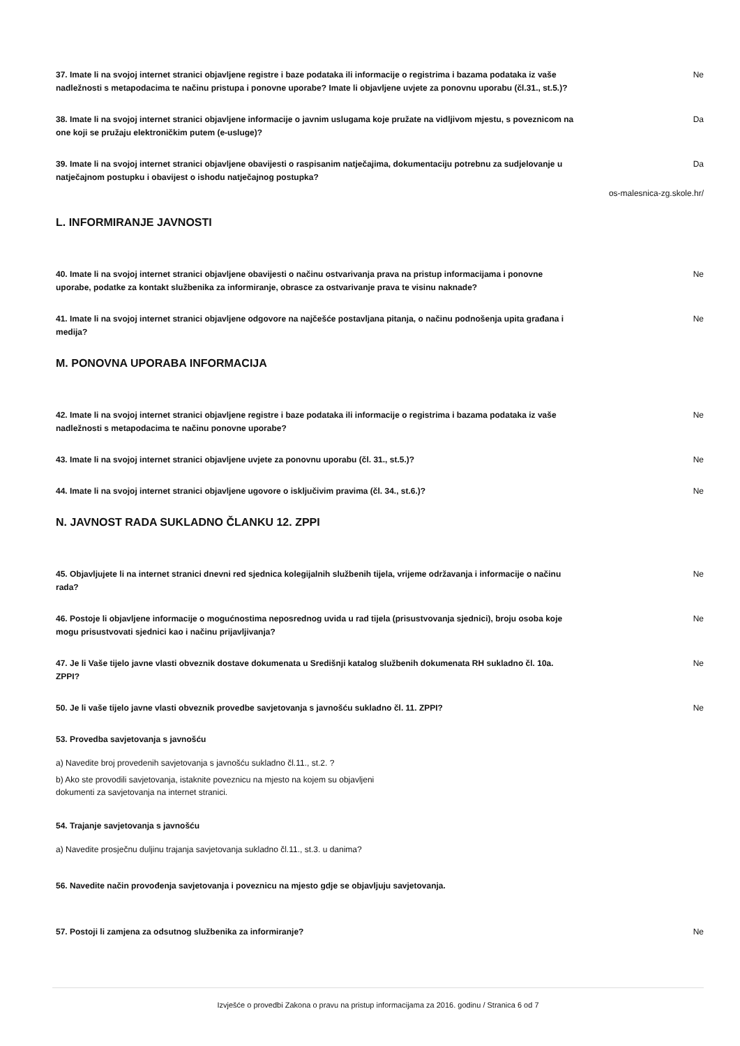37. Imate li na svojoj internet stranici objavljene registre i baze podataka ili informacije o registrima i bazama podataka iz vaše nadležnosti s metapodacima te načinu pristupa i ponovne uporabe? Imate li objavljene uvjete za ponovnu uporabu (čl.31., st.5.)?
Ne
38. Imate li na svojoj internet stranici objavljene informacije o javnim uslugama koje pružate na vidljivom mjestu, s poveznicom na one koji se pružaju elektroničkim putem (e-usluge)?
Da
39. Imate li na svojoj internet stranici objavljene obavijesti o raspisanim natječajima, dokumentaciju potrebnu za sudjelovanje u natječajnom postupku i obavijest o ishodu natječajnog postupka?
Da
os-malesnica-zg.skole.hr/
L. INFORMIRANJE JAVNOSTI
40. Imate li na svojoj internet stranici objavljene obavijesti o načinu ostvarivanja prava na pristup informacijama i ponovne uporabe, podatke za kontakt službenika za informiranje, obrasce za ostvarivanje prava te visinu naknade?
Ne
41. Imate li na svojoj internet stranici objavljene odgovore na najčešće postavljana pitanja, o načinu podnošenja upita građana i medija?
Ne
M. PONOVNA UPORABA INFORMACIJA
42. Imate li na svojoj internet stranici objavljene registre i baze podataka ili informacije o registrima i bazama podataka iz vaše nadležnosti s metapodacima te načinu ponovne uporabe?
Ne
43. Imate li na svojoj internet stranici objavljene uvjete za ponovnu uporabu (čl. 31., st.5.)? Ne
44. Imate li na svojoj internet stranici objavljene ugovore o isključivim pravima (čl. 34., st.6.)? Ne
N. JAVNOST RADA SUKLADNO ČLANKU 12. ZPPI
45. Objavljujete li na internet stranici dnevni red sjednica kolegijalnih službenih tijela, vrijeme održavanja i informacije o načinu rada?
Ne
46. Postoje li objavljene informacije o mogućnostima neposrednog uvida u rad tijela (prisustvovanja sjednici), broju osoba koje mogu prisustvovati sjednici kao i načinu prijavljivanja?
Ne
47. Je li Vaše tijelo javne vlasti obveznik dostave dokumenata u Središnji katalog službenih dokumenata RH sukladno čl. 10a. ZPPI?
Ne
50. Je li vaše tijelo javne vlasti obveznik provedbe savjetovanja s javnošću sukladno čl. 11. ZPPI? Ne
53. Provedba savjetovanja s javnošću
a) Navedite broj provedenih savjetovanja s javnošću sukladno čl.11., st.2. ?
b) Ako ste provodili savjetovanja, istaknite poveznicu na mjesto na kojem su objavljeni
dokumenti za savjetovanja na internet stranici.
54. Trajanje savjetovanja s javnošću
a) Navedite prosječnu duljinu trajanja savjetovanja sukladno čl.11., st.3. u danima?
56. Navedite način provođenja savjetovanja i poveznicu na mjesto gdje se objavljuju savjetovanja.
57. Postoji li zamjena za odsutnog službenika za informiranje? Ne
Izvješće o provedbi Zakona o pravu na pristup informacijama za 2016. godinu / Stranica 6 od 7